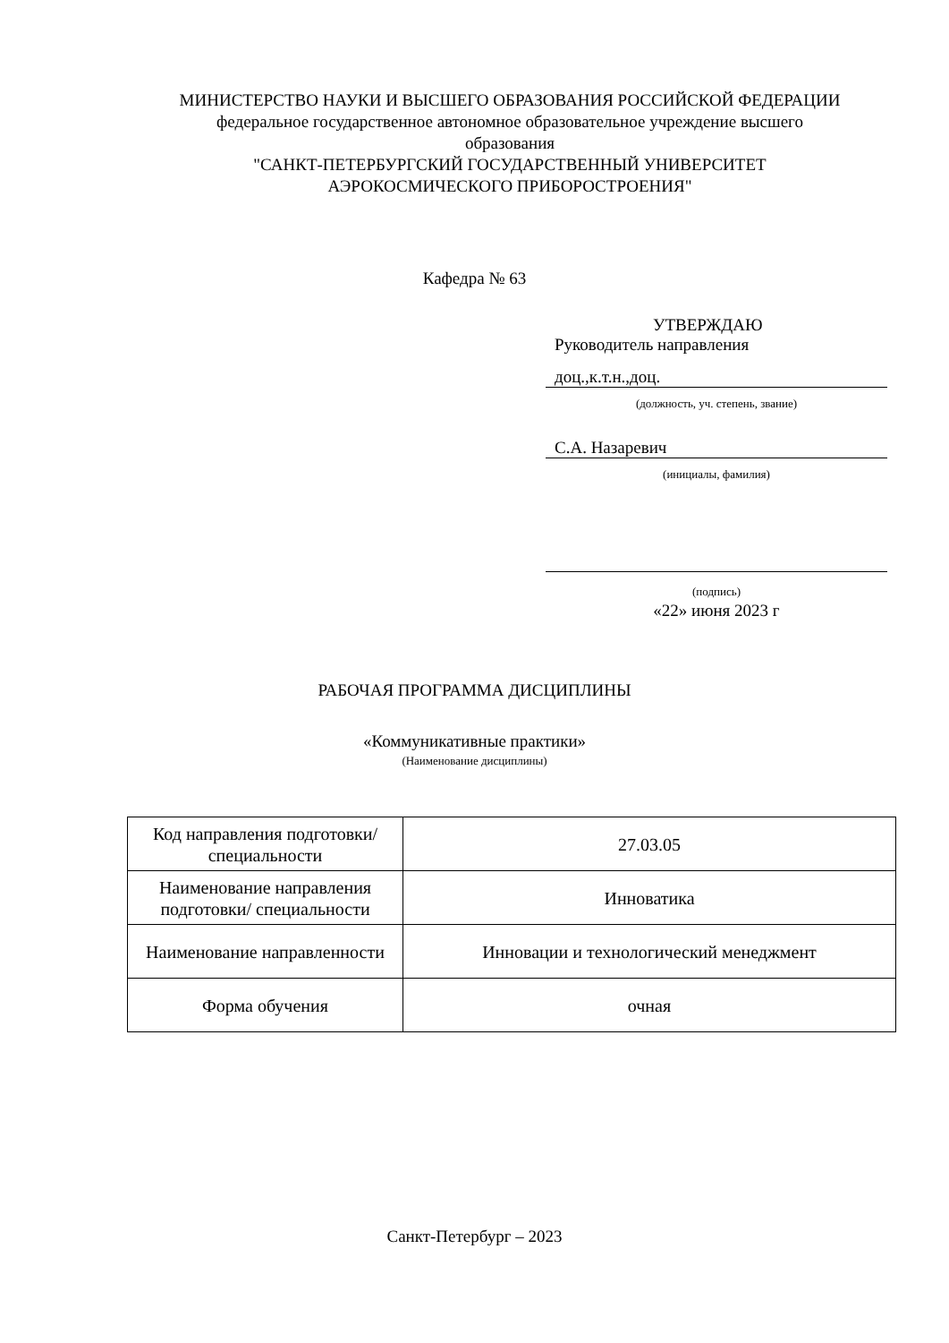МИНИСТЕРСТВО НАУКИ И ВЫСШЕГО ОБРАЗОВАНИЯ РОССИЙСКОЙ ФЕДЕРАЦИИ
федеральное государственное автономное образовательное учреждение высшего образования
"САНКТ-ПЕТЕРБУРГСКИЙ ГОСУДАРСТВЕННЫЙ УНИВЕРСИТЕТ АЭРОКОСМИЧЕСКОГО ПРИБОРОСТРОЕНИЯ"
Кафедра № 63
УТВЕРЖДАЮ
Руководитель направления
доц.,к.т.н.,доц.
(должность, уч. степень, звание)
С.А. Назаревич
(инициалы, фамилия)
(подпись)
«22» июня 2023 г
РАБОЧАЯ ПРОГРАММА ДИСЦИПЛИНЫ
«Коммуникативные практики»
(Наименование дисциплины)
| Код направления подготовки/ специальности | 27.03.05 |
| Наименование направления подготовки/ специальности | Инноватика |
| Наименование направленности | Инновации и технологический менеджмент |
| Форма обучения | очная |
Санкт-Петербург – 2023